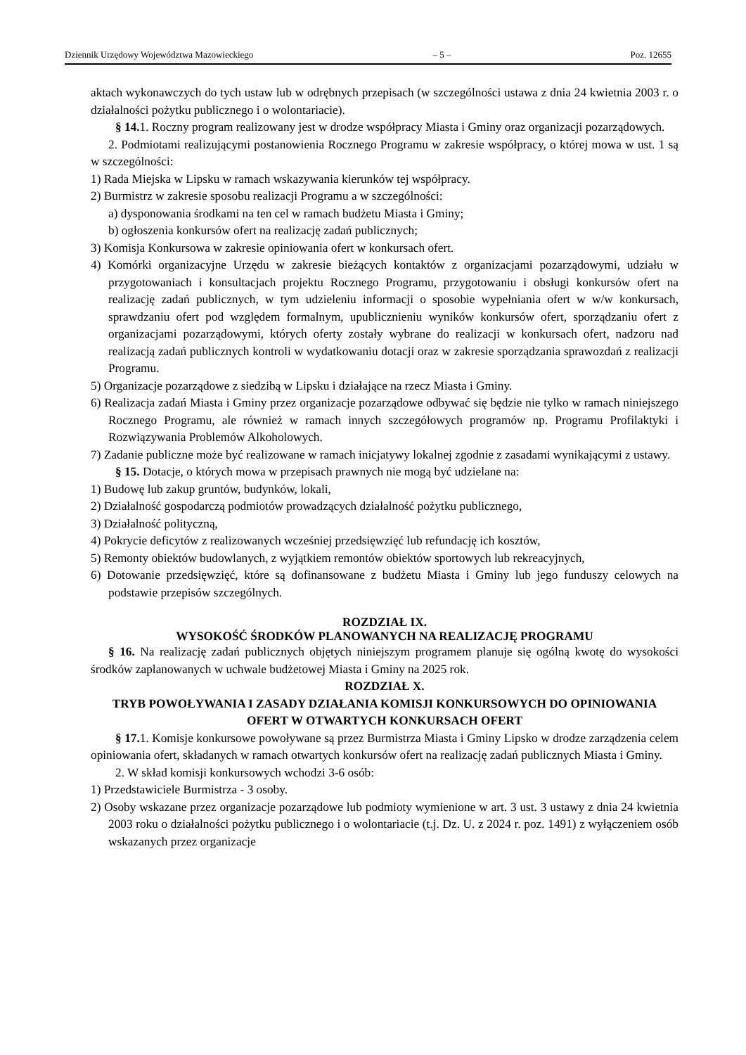Dziennik Urzędowy Województwa Mazowieckiego – 5 – Poz. 12655
aktach wykonawczych do tych ustaw lub w odrębnych przepisach (w szczególności ustawa z dnia 24 kwietnia 2003 r. o działalności pożytku publicznego i o wolontariacie).
§ 14. 1. Roczny program realizowany jest w drodze współpracy Miasta i Gminy oraz organizacji pozarządowych.
2. Podmiotami realizującymi postanowienia Rocznego Programu w zakresie współpracy, o której mowa w ust. 1 są w szczególności:
1) Rada Miejska w Lipsku w ramach wskazywania kierunków tej współpracy.
2) Burmistrz w zakresie sposobu realizacji Programu a w szczególności:
a) dysponowania środkami na ten cel w ramach budżetu Miasta i Gminy;
b) ogłoszenia konkursów ofert na realizację zadań publicznych;
3) Komisja Konkursowa w zakresie opiniowania ofert w konkursach ofert.
4) Komórki organizacyjne Urzędu w zakresie bieżących kontaktów z organizacjami pozarządowymi, udziału w przygotowaniach i konsultacjach projektu Rocznego Programu, przygotowaniu i obsługi konkursów ofert na realizację zadań publicznych, w tym udzieleniu informacji o sposobie wypełniania ofert w w/w konkursach, sprawdzaniu ofert pod względem formalnym, upublicznieniu wyników konkursów ofert, sporządzaniu ofert z organizacjami pozarządowymi, których oferty zostały wybrane do realizacji w konkursach ofert, nadzoru nad realizacją zadań publicznych kontroli w wydatkowaniu dotacji oraz w zakresie sporządzania sprawozdań z realizacji Programu.
5) Organizacje pozarządowe z siedzibą w Lipsku i działające na rzecz Miasta i Gminy.
6) Realizacja zadań Miasta i Gminy przez organizacje pozarządowe odbywać się będzie nie tylko w ramach niniejszego Rocznego Programu, ale również w ramach innych szczegółowych programów np. Programu Profilaktyki i Rozwiązywania Problemów Alkoholowych.
7) Zadanie publiczne może być realizowane w ramach inicjatywy lokalnej zgodnie z zasadami wynikającymi z ustawy.
§ 15. Dotacje, o których mowa w przepisach prawnych nie mogą być udzielane na:
1) Budowę lub zakup gruntów, budynków, lokali,
2) Działalność gospodarczą podmiotów prowadzących działalność pożytku publicznego,
3) Działalność polityczną,
4) Pokrycie deficytów z realizowanych wcześniej przedsięwzięć lub refundację ich kosztów,
5) Remonty obiektów budowlanych, z wyjątkiem remontów obiektów sportowych lub rekreacyjnych,
6) Dotowanie przedsięwzięć, które są dofinansowane z budżetu Miasta i Gminy lub jego funduszy celowych na podstawie przepisów szczególnych.
ROZDZIAŁ IX.
WYSOKOŚĆ ŚRODKÓW PLANOWANYCH NA REALIZACJĘ PROGRAMU
§ 16. Na realizację zadań publicznych objętych niniejszym programem planuje się ogólną kwotę do wysokości środków zaplanowanych w uchwale budżetowej Miasta i Gminy na 2025 rok.
ROZDZIAŁ X.
TRYB POWOŁYWANIA I ZASADY DZIAŁANIA KOMISJI KONKURSOWYCH DO OPINIOWANIA OFERT W OTWARTYCH KONKURSACH OFERT
§ 17. 1. Komisje konkursowe powoływane są przez Burmistrza Miasta i Gminy Lipsko w drodze zarządzenia celem opiniowania ofert, składanych w ramach otwartych konkursów ofert na realizację zadań publicznych Miasta i Gminy.
2. W skład komisji konkursowych wchodzi 3-6 osób:
1) Przedstawiciele Burmistrza - 3 osoby.
2) Osoby wskazane przez organizacje pozarządowe lub podmioty wymienione w art. 3 ust. 3 ustawy z dnia 24 kwietnia 2003 roku o działalności pożytku publicznego i o wolontariacie (t.j. Dz. U. z 2024 r. poz. 1491) z wyłączeniem osób wskazanych przez organizacje